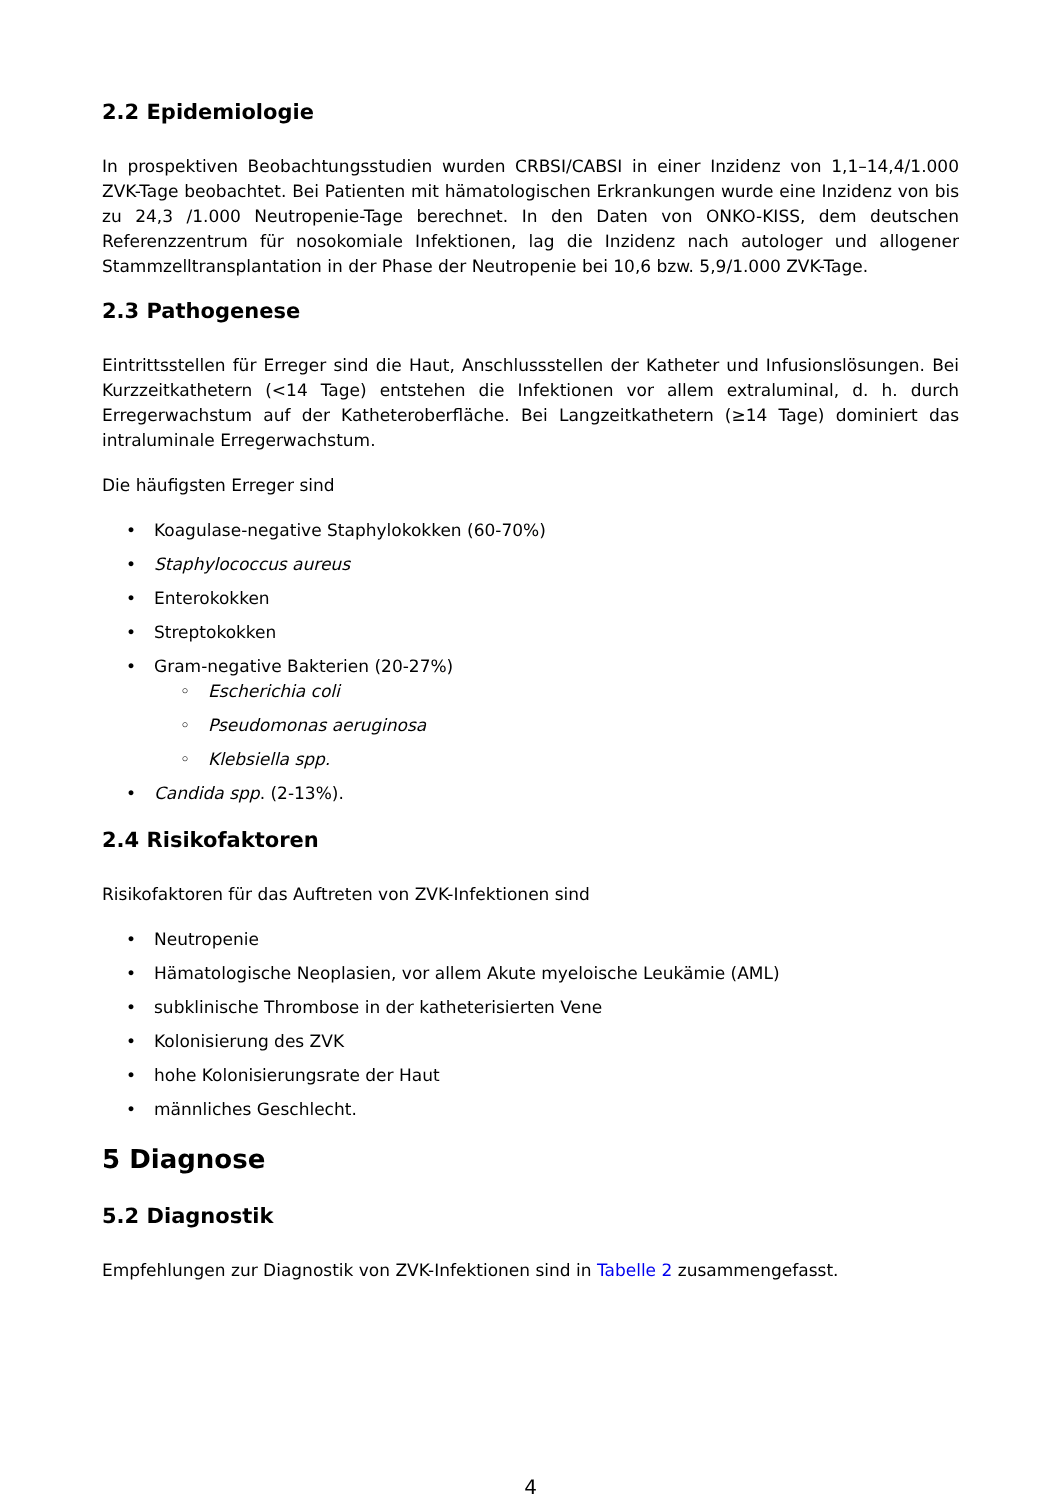2.2 Epidemiologie
In prospektiven Beobachtungsstudien wurden CRBSI/CABSI in einer Inzidenz von 1,1–14,4/1.000 ZVK-Tage beobachtet. Bei Patienten mit hämatologischen Erkrankungen wurde eine Inzidenz von bis zu 24,3 /1.000 Neutropenie-Tage berechnet. In den Daten von ONKO-KISS, dem deutschen Referenzzentrum für nosokomiale Infektionen, lag die Inzidenz nach autologer und allogener Stammzelltransplantation in der Phase der Neutropenie bei 10,6 bzw. 5,9/1.000 ZVK-Tage.
2.3 Pathogenese
Eintrittsstellen für Erreger sind die Haut, Anschlussstellen der Katheter und Infusionslösungen. Bei Kurzzeitkathetern (<14 Tage) entstehen die Infektionen vor allem extraluminal, d. h. durch Erregerwachstum auf der Katheteroberfläche. Bei Langzeitkathetern (≥14 Tage) dominiert das intraluminale Erregerwachstum.
Die häufigsten Erreger sind
• Koagulase-negative Staphylokokken (60-70%)
• Staphylococcus aureus
• Enterokokken
• Streptokokken
• Gram-negative Bakterien (20-27%)
◦ Escherichia coli
◦ Pseudomonas aeruginosa
◦ Klebsiella spp.
• Candida spp. (2-13%).
2.4 Risikofaktoren
Risikofaktoren für das Auftreten von ZVK-Infektionen sind
• Neutropenie
• Hämatologische Neoplasien, vor allem Akute myeloische Leukämie (AML)
• subklinische Thrombose in der katheterisierten Vene
• Kolonisierung des ZVK
• hohe Kolonisierungsrate der Haut
• männliches Geschlecht.
5 Diagnose
5.2 Diagnostik
Empfehlungen zur Diagnostik von ZVK-Infektionen sind in Tabelle 2 zusammengefasst.
4